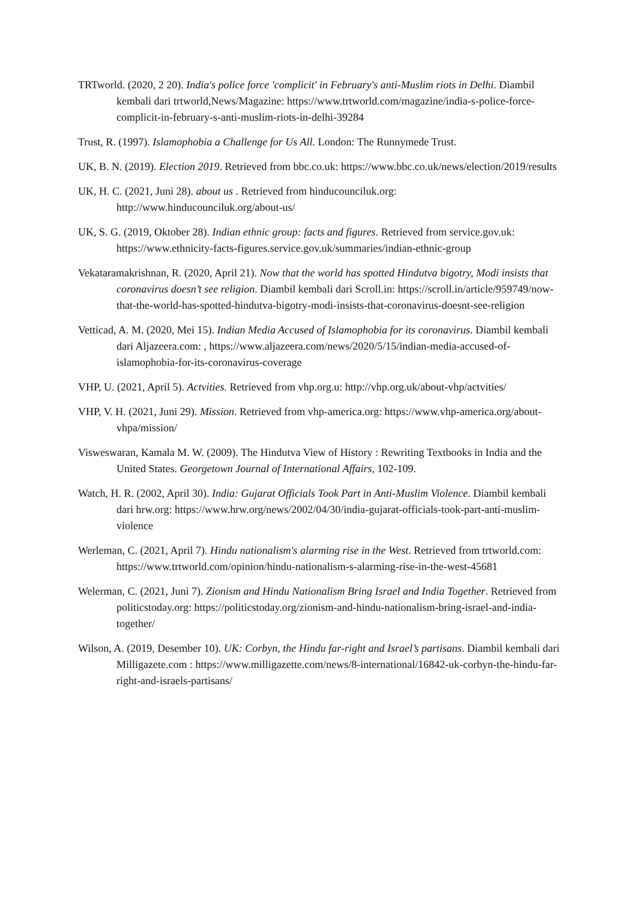TRTworld. (2020, 2 20). India's police force 'complicit' in February's anti-Muslim riots in Delhi. Diambil kembali dari trtworld,News/Magazine: https://www.trtworld.com/magazine/india-s-police-force-complicit-in-february-s-anti-muslim-riots-in-delhi-39284
Trust, R. (1997). Islamophobia a Challenge for Us All. London: The Runnymede Trust.
UK, B. N. (2019). Election 2019. Retrieved from bbc.co.uk: https://www.bbc.co.uk/news/election/2019/results
UK, H. C. (2021, Juni 28). about us . Retrieved from hinducounciluk.org: http://www.hinducounciluk.org/about-us/
UK, S. G. (2019, Oktober 28). Indian ethnic group: facts and figures. Retrieved from service.gov.uk: https://www.ethnicity-facts-figures.service.gov.uk/summaries/indian-ethnic-group
Vekataramakrishnan, R. (2020, April 21). Now that the world has spotted Hindutva bigotry, Modi insists that coronavirus doesn’t see religion. Diambil kembali dari Scroll.in: https://scroll.in/article/959749/now-that-the-world-has-spotted-hindutva-bigotry-modi-insists-that-coronavirus-doesnt-see-religion
Vetticad, A. M. (2020, Mei 15). Indian Media Accused of Islamophobia for its coronavirus. Diambil kembali dari Aljazeera.com: , https://www.aljazeera.com/news/2020/5/15/indian-media-accused-of-islamophobia-for-its-coronavirus-coverage
VHP, U. (2021, April 5). Actvities. Retrieved from vhp.org.u: http://vhp.org.uk/about-vhp/actvities/
VHP, V. H. (2021, Juni 29). Mission. Retrieved from vhp-america.org: https://www.vhp-america.org/about-vhpa/mission/
Visweswaran, Kamala M. W. (2009). The Hindutva View of History : Rewriting Textbooks in India and the United States. Georgetown Journal of International Affairs, 102-109.
Watch, H. R. (2002, April 30). India: Gujarat Officials Took Part in Anti-Muslim Violence. Diambil kembali dari hrw.org: https://www.hrw.org/news/2002/04/30/india-gujarat-officials-took-part-anti-muslim-violence
Werleman, C. (2021, April 7). Hindu nationalism's alarming rise in the West. Retrieved from trtworld.com: https://www.trtworld.com/opinion/hindu-nationalism-s-alarming-rise-in-the-west-45681
Welerman, C. (2021, Juni 7). Zionism and Hindu Nationalism Bring Israel and India Together. Retrieved from politicstoday.org: https://politicstoday.org/zionism-and-hindu-nationalism-bring-israel-and-india-together/
Wilson, A. (2019, Desember 10). UK: Corbyn, the Hindu far-right and Israel’s partisans. Diambil kembali dari Milligazete.com : https://www.milligazette.com/news/8-international/16842-uk-corbyn-the-hindu-far-right-and-israels-partisans/